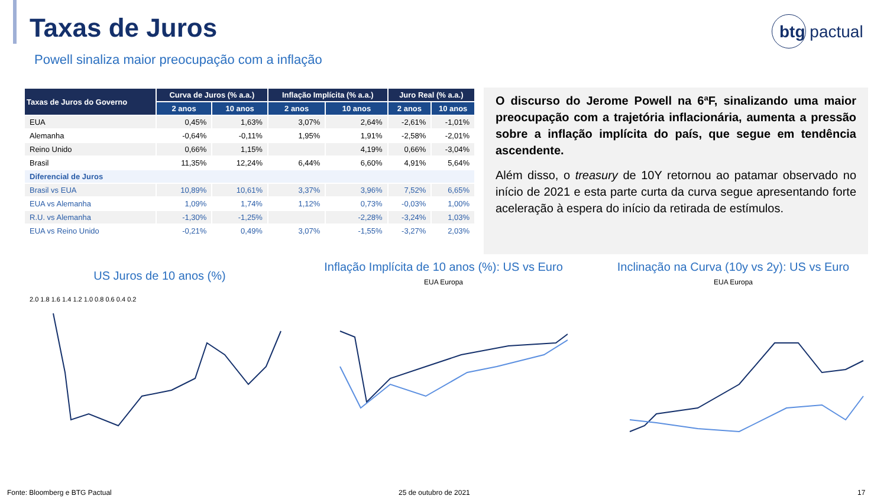Taxas de Juros btg pactual
Powell sinaliza maior preocupação com a inflação
| Taxas de Juros do Governo | Curva de Juros (% a.a.) | | Inflação Implícita (% a.a.) | | Juro Real (% a.a.) | |
| --- | --- | --- | --- | --- | --- | --- |
| | 2 anos | 10 anos | 2 anos | 10 anos | 2 anos | 10 anos |
| EUA | 0,45% | 1,63% | 3,07% | 2,64% | -2,61% | -1,01% |
| Alemanha | -0,64% | -0,11% | 1,95% | 1,91% | -2,58% | -2,01% |
| Reino Unido | 0,66% | 1,15% | | 4,19% | 0,66% | -3,04% |
| Brasil | 11,35% | 12,24% | 6,44% | 6,60% | 4,91% | 5,64% |
| Diferencial de Juros | | | | | | |
| Brasil vs EUA | 10,89% | 10,61% | 3,37% | 3,96% | 7,52% | 6,65% |
| EUA vs Alemanha | 1,09% | 1,74% | 1,12% | 0,73% | -0,03% | 1,00% |
| R.U. vs Alemanha | -1,30% | -1,25% | | -2,28% | -3,24% | 1,03% |
| EUA vs Reino Unido | -0,21% | 0,49% | 3,07% | -1,55% | -3,27% | 2,03% |
O discurso do Jerome Powell na 6ªF, sinalizando uma maior preocupação com a trajetória inflacionária, aumenta a pressão sobre a inflação implícita do país, que segue em tendência ascendente.
Além disso, o treasury de 10Y retornou ao patamar observado no início de 2021 e esta parte curta da curva segue apresentando forte aceleração à espera do início da retirada de estímulos.
US Juros de 10 anos (%)
Inflação Implícita de 10 anos (%): US vs Euro
EUA Europa
Inclinação na Curva (10y vs 2y): US vs Euro
EUA Europa
2.0 1.8 1.6 1.4 1.2 1.0 0.8 0.6 0.4 0.2
Fonte: Bloomberg e BTG Pactual 25 de outubro de 2021 17